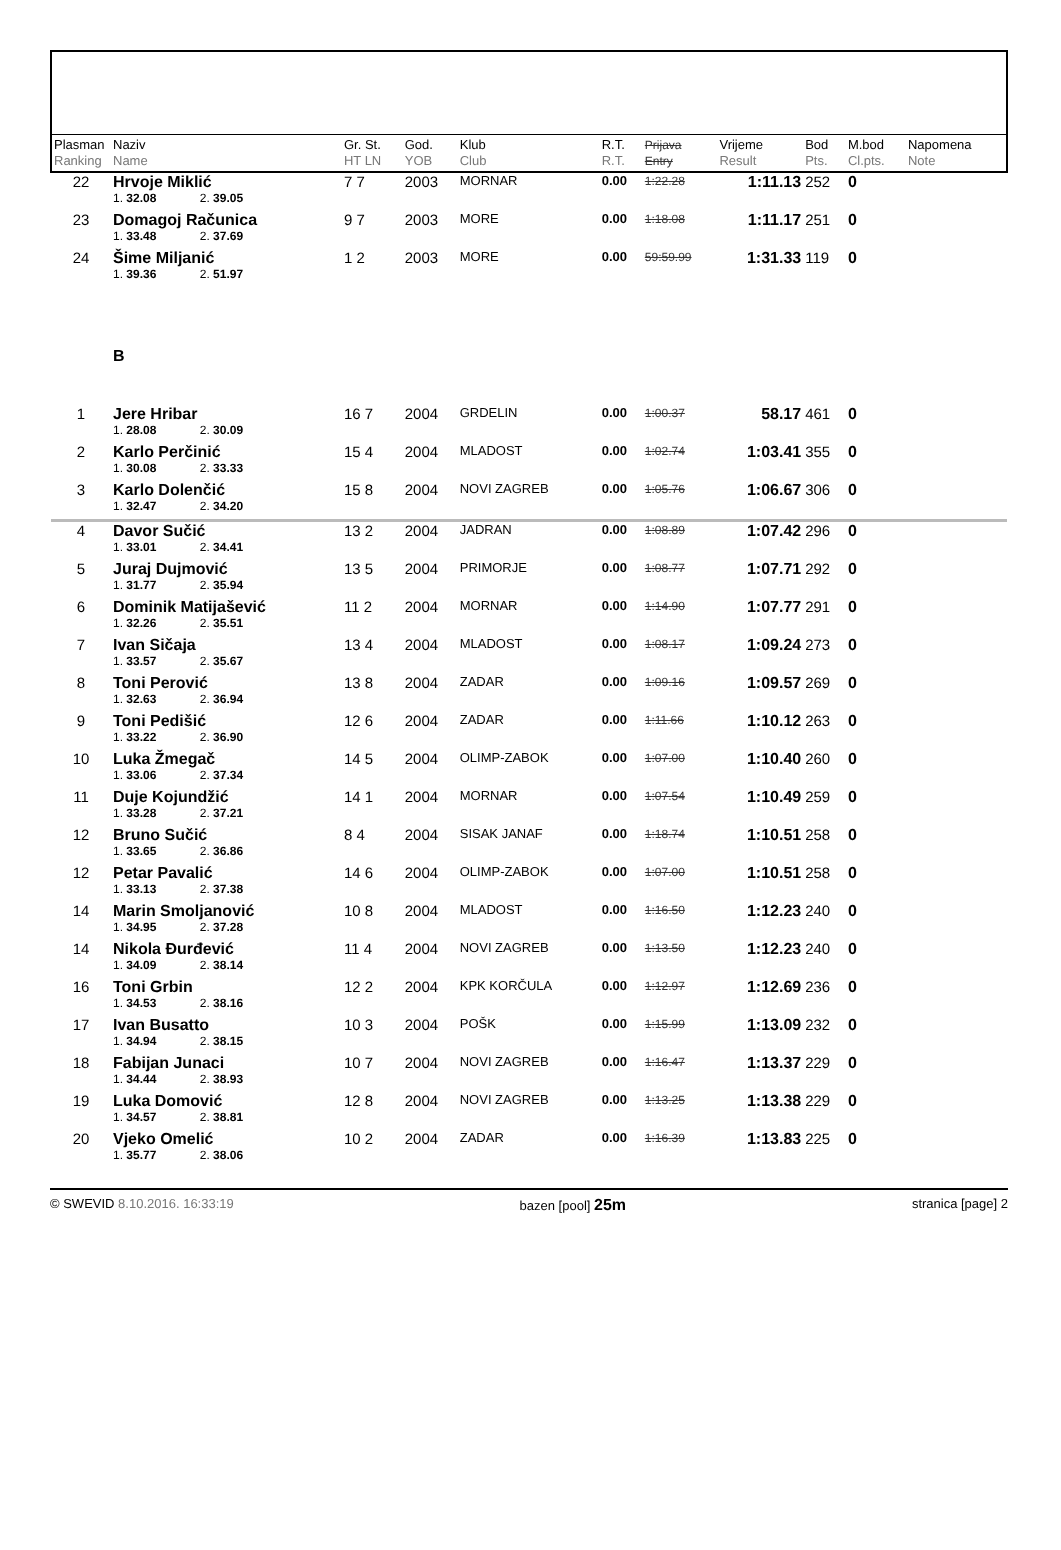| Plasman Ranking | Naziv Name | Gr. St. HT LN | God. YOB | Klub Club | R.T. R.T. | Prijava Entry | Vrijeme Result | Bod Pts. | M.bod Cl.pts. | Napomena Note |
| --- | --- | --- | --- | --- | --- | --- | --- | --- | --- | --- |
| 22 | Hrvoje Miklić | 7 7 | 2003 | MORNAR | 0.00 | 1:22.28 | 1:11.13 | 252 | 0 | |
| | 1. 32.08 2. 39.05 | | | | | | | | | |
| 23 | Domagoj Računica | 9 7 | 2003 | MORE | 0.00 | 1:18.08 | 1:11.17 | 251 | 0 | |
| | 1. 33.48 2. 37.69 | | | | | | | | | |
| 24 | Šime Miljanić | 1 2 | 2003 | MORE | 0.00 | 59:59.99 | 1:31.33 | 119 | 0 | |
| | 1. 39.36 2. 51.97 | | | | | | | | | |
| | B | | | | | | | | | |
| 1 | Jere Hribar | 16 7 | 2004 | GRDELIN | 0.00 | 1:00.37 | 58.17 | 461 | 0 | |
| | 1. 28.08 2. 30.09 | | | | | | | | | |
| 2 | Karlo Perčinić | 15 4 | 2004 | MLADOST | 0.00 | 1:02.74 | 1:03.41 | 355 | 0 | |
| | 1. 30.08 2. 33.33 | | | | | | | | | |
| 3 | Karlo Dolenčić | 15 8 | 2004 | NOVI ZAGREB | 0.00 | 1:05.76 | 1:06.67 | 306 | 0 | |
| | 1. 32.47 2. 34.20 | | | | | | | | | |
| 4 | Davor Sučić | 13 2 | 2004 | JADRAN | 0.00 | 1:08.89 | 1:07.42 | 296 | 0 | |
| | 1. 33.01 2. 34.41 | | | | | | | | | |
| 5 | Juraj Dujmović | 13 5 | 2004 | PRIMORJE | 0.00 | 1:08.77 | 1:07.71 | 292 | 0 | |
| | 1. 31.77 2. 35.94 | | | | | | | | | |
| 6 | Dominik Matijašević | 11 2 | 2004 | MORNAR | 0.00 | 1:14.90 | 1:07.77 | 291 | 0 | |
| | 1. 32.26 2. 35.51 | | | | | | | | | |
| 7 | Ivan Sičaja | 13 4 | 2004 | MLADOST | 0.00 | 1:08.17 | 1:09.24 | 273 | 0 | |
| | 1. 33.57 2. 35.67 | | | | | | | | | |
| 8 | Toni Perović | 13 8 | 2004 | ZADAR | 0.00 | 1:09.16 | 1:09.57 | 269 | 0 | |
| | 1. 32.63 2. 36.94 | | | | | | | | | |
| 9 | Toni Pedišić | 12 6 | 2004 | ZADAR | 0.00 | 1:11.66 | 1:10.12 | 263 | 0 | |
| | 1. 33.22 2. 36.90 | | | | | | | | | |
| 10 | Luka Žmegač | 14 5 | 2004 | OLIMP-ZABOK | 0.00 | 1:07.00 | 1:10.40 | 260 | 0 | |
| | 1. 33.06 2. 37.34 | | | | | | | | | |
| 11 | Duje Kojundžić | 14 1 | 2004 | MORNAR | 0.00 | 1:07.54 | 1:10.49 | 259 | 0 | |
| | 1. 33.28 2. 37.21 | | | | | | | | | |
| 12 | Bruno Sučić | 8 4 | 2004 | SISAK JANAF | 0.00 | 1:18.74 | 1:10.51 | 258 | 0 | |
| | 1. 33.65 2. 36.86 | | | | | | | | | |
| 12 | Petar Pavalić | 14 6 | 2004 | OLIMP-ZABOK | 0.00 | 1:07.00 | 1:10.51 | 258 | 0 | |
| | 1. 33.13 2. 37.38 | | | | | | | | | |
| 14 | Marin Smoljanović | 10 8 | 2004 | MLADOST | 0.00 | 1:16.50 | 1:12.23 | 240 | 0 | |
| | 1. 34.95 2. 37.28 | | | | | | | | | |
| 14 | Nikola Đurđević | 11 4 | 2004 | NOVI ZAGREB | 0.00 | 1:13.50 | 1:12.23 | 240 | 0 | |
| | 1. 34.09 2. 38.14 | | | | | | | | | |
| 16 | Toni Grbin | 12 2 | 2004 | KPK KORČULA | 0.00 | 1:12.97 | 1:12.69 | 236 | 0 | |
| | 1. 34.53 2. 38.16 | | | | | | | | | |
| 17 | Ivan Busatto | 10 3 | 2004 | POŠK | 0.00 | 1:15.99 | 1:13.09 | 232 | 0 | |
| | 1. 34.94 2. 38.15 | | | | | | | | | |
| 18 | Fabijan Junaci | 10 7 | 2004 | NOVI ZAGREB | 0.00 | 1:16.47 | 1:13.37 | 229 | 0 | |
| | 1. 34.44 2. 38.93 | | | | | | | | | |
| 19 | Luka Domović | 12 8 | 2004 | NOVI ZAGREB | 0.00 | 1:13.25 | 1:13.38 | 229 | 0 | |
| | 1. 34.57 2. 38.81 | | | | | | | | | |
| 20 | Vjeko Omelić | 10 2 | 2004 | ZADAR | 0.00 | 1:16.39 | 1:13.83 | 225 | 0 | |
| | 1. 35.77 2. 38.06 | | | | | | | | | |
© SWEVID 8.10.2016. 16:33:19 bazen [pool] 25m stranica [page] 2